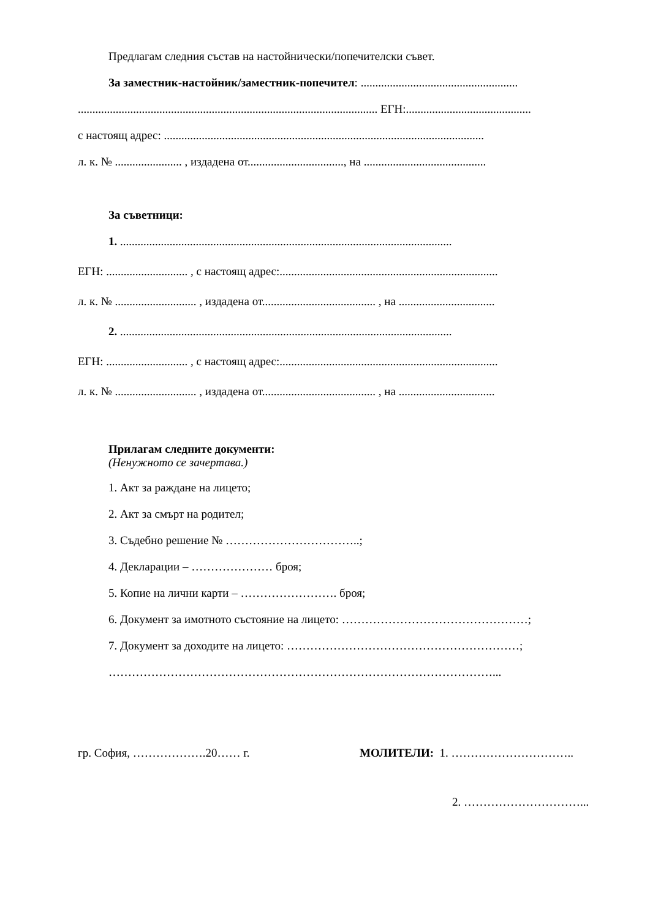Предлагам следния състав на настойнически/попечителски съвет.
За заместник-настойник/заместник-попечител: ......................................................
....................................................................................................... ЕГН:...........................................
с настоящ адрес: ..............................................................................................................
л. к. № ....................... , издадена от................................., на ..........................................
За съветници:
1. ..................................................................................................................
ЕГН: ............................ , с настоящ адрес:...........................................................................
л. к. № ............................ , издадена от....................................... , на .................................
2. ..................................................................................................................
ЕГН: ............................ , с настоящ адрес:...........................................................................
л. к. № ............................ , издадена от....................................... , на .................................
Прилагам следните документи:
(Ненужното се зачертава.)
1. Акт за раждане на лицето;
2. Акт за смърт на родител;
3. Съдебно решение № ……………………………..;
4. Декларации – ………………… броя;
5. Копие на лични карти – ……………………. броя;
6. Документ за имотното състояние на лицето: …………………………………………;
7. Документ за доходите на лицето: ……………………………………………………;
………………………………………………………………………………………...
гр. София, ……………….20…… г. МОЛИТЕЛИ: 1. …………………………..
2. …………………………...